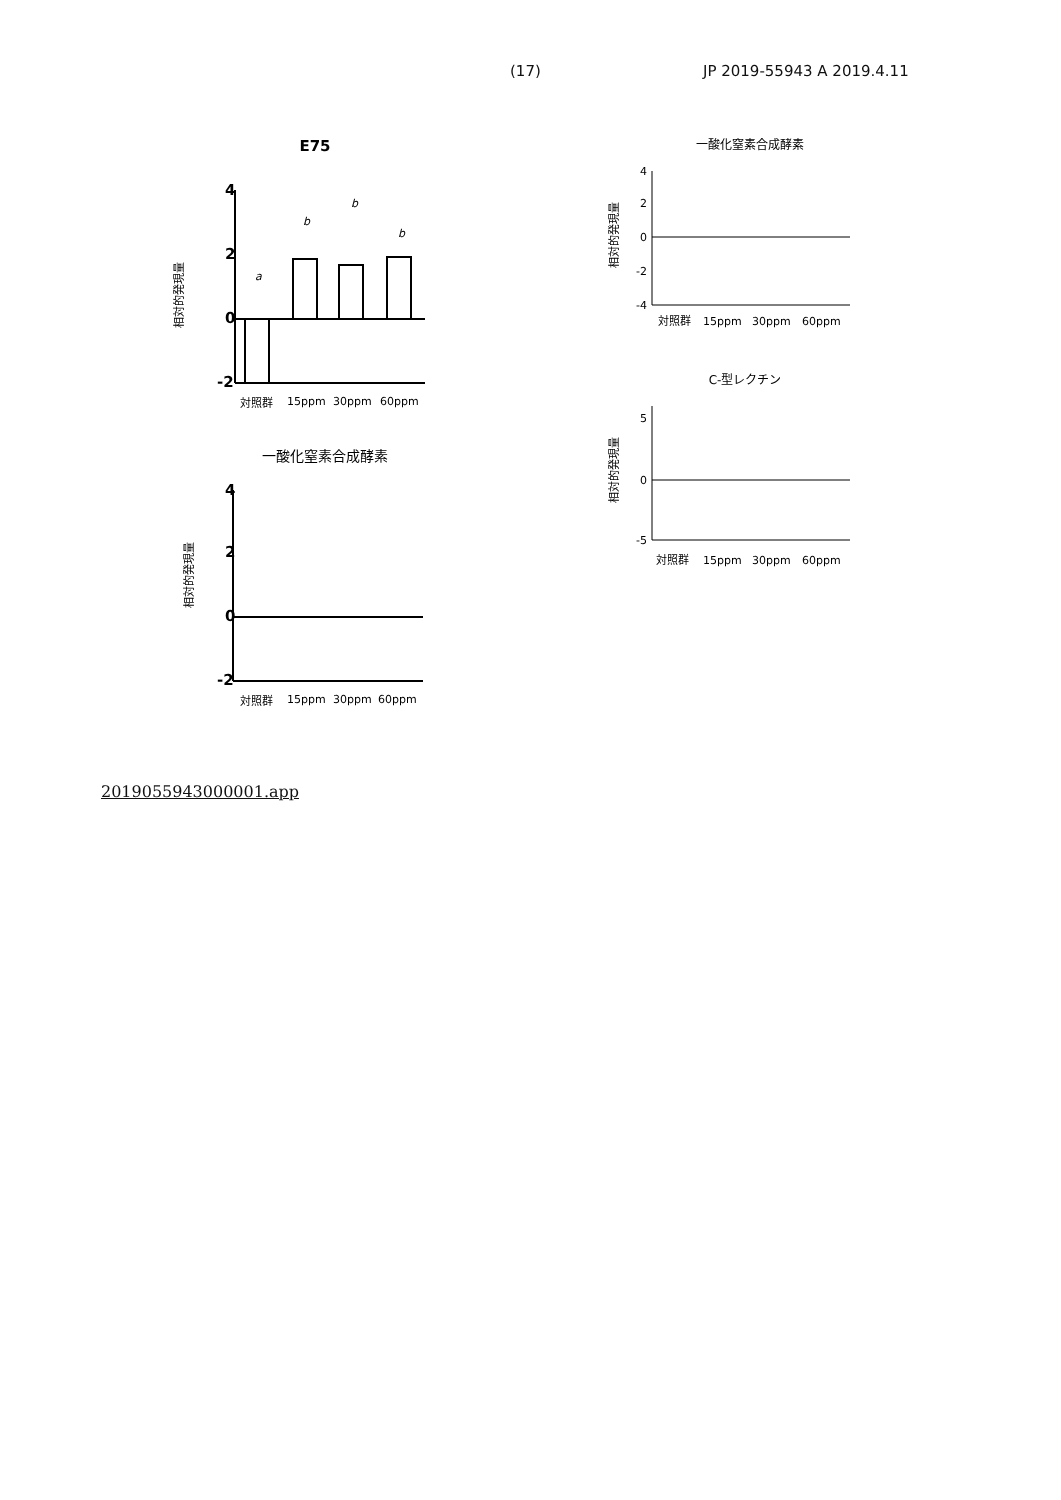(17) JP 2019-55943 A 2019.4.11
E75
相対的発現量
4
2
0
-2
a
b
b
b
対照群
15ppm
30ppm
60ppm
一酸化窒素合成酵素
相対的発現量
4
2
0
-2
対照群
15ppm
30ppm
60ppm
一酸化窒素合成酵素
相対的発現量
4
2
0
-2
-4
対照群
15ppm
30ppm
60ppm
C-型レクチン
相対的発現量
5
0
-5
対照群
15ppm
30ppm
60ppm
2019055943000001.app